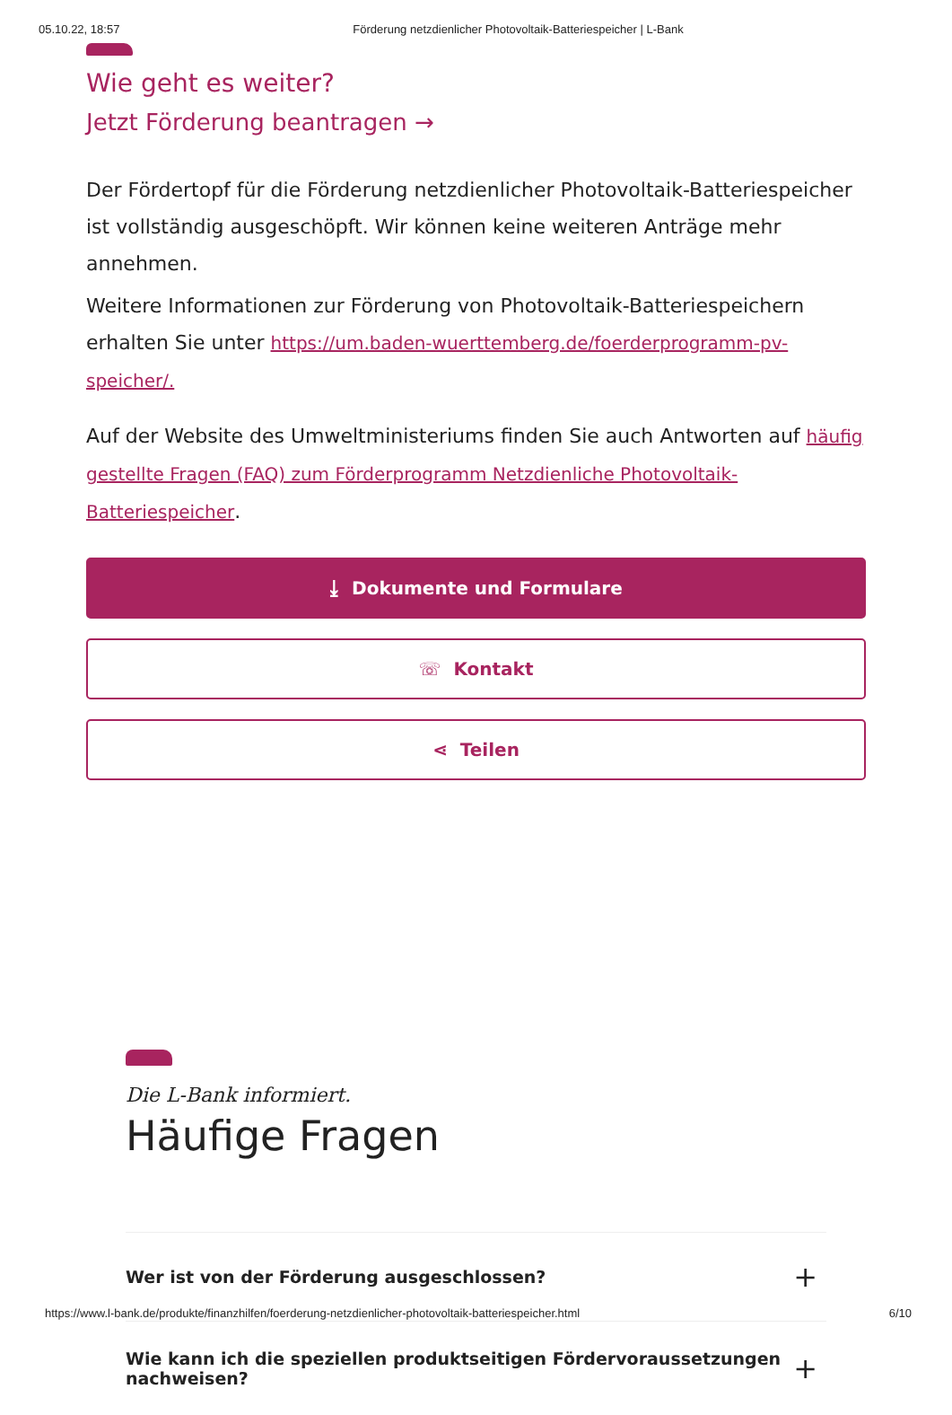05.10.22, 18:57 Förderung netzdienlicher Photovoltaik-Batteriespeicher | L-Bank
Wie geht es weiter?
Jetzt Förderung beantragen →
Der Fördertopf für die Förderung netzdienlicher Photovoltaik-Batteriespeicher ist vollständig ausgeschöpft. Wir können keine weiteren Anträge mehr annehmen.
Weitere Informationen zur Förderung von Photovoltaik-Batteriespeichern erhalten Sie unter https://um.baden-wuerttemberg.de/foerderprogramm-pv-speicher/.
Auf der Website des Umweltministeriums finden Sie auch Antworten auf häufig gestellte Fragen (FAQ) zum Förderprogramm Netzdienliche Photovoltaik-Batteriespeicher.
⤓ Dokumente und Formulare
☏ Kontakt
⋖ Teilen
Die L-Bank informiert.
Häufige Fragen
Wer ist von der Förderung ausgeschlossen? +
Wie kann ich die speziellen produktseitigen Fördervoraussetzungen nachweisen? +
https://www.l-bank.de/produkte/finanzhilfen/foerderung-netzdienlicher-photovoltaik-batteriespeicher.html 6/10